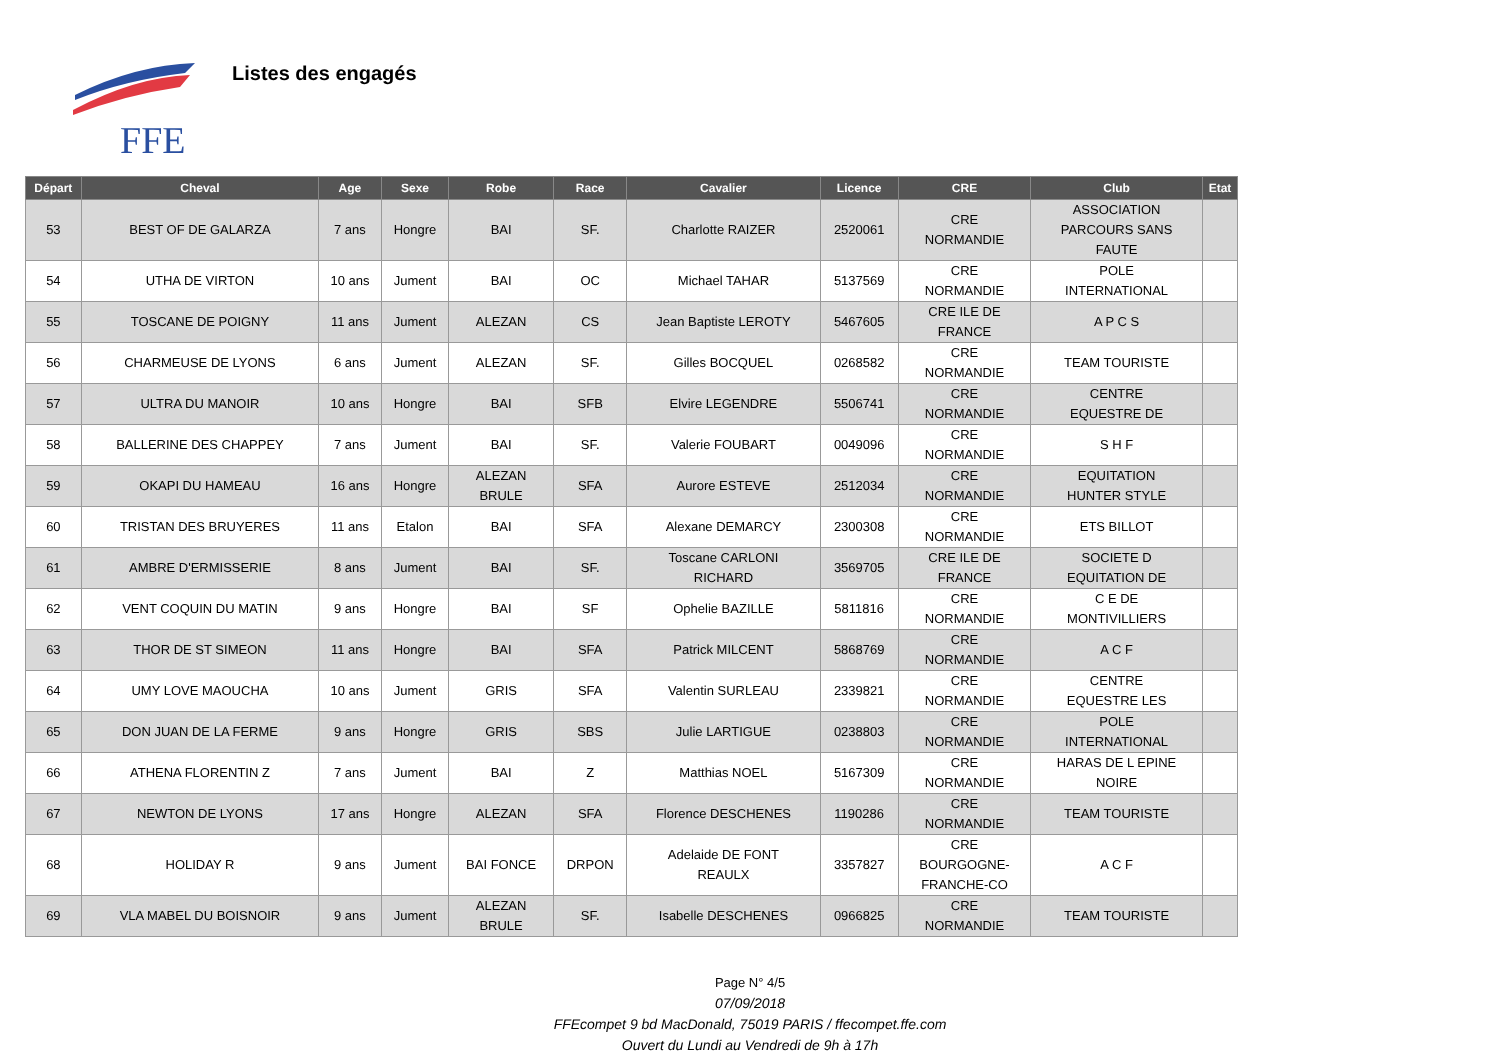FFE
Listes des engagés
| Départ | Cheval | Age | Sexe | Robe | Race | Cavalier | Licence | CRE | Club | Etat |
| --- | --- | --- | --- | --- | --- | --- | --- | --- | --- | --- |
| 53 | BEST OF DE GALARZA | 7 ans | Hongre | BAI | SF. | Charlotte RAIZER | 2520061 | CRE NORMANDIE | ASSOCIATION PARCOURS SANS FAUTE | |
| 54 | UTHA DE VIRTON | 10 ans | Jument | BAI | OC | Michael TAHAR | 5137569 | CRE NORMANDIE | POLE INTERNATIONAL | |
| 55 | TOSCANE DE POIGNY | 11 ans | Jument | ALEZAN | CS | Jean Baptiste LEROTY | 5467605 | CRE ILE DE FRANCE | A P C S | |
| 56 | CHARMEUSE DE LYONS | 6 ans | Jument | ALEZAN | SF. | Gilles BOCQUEL | 0268582 | CRE NORMANDIE | TEAM TOURISTE | |
| 57 | ULTRA DU MANOIR | 10 ans | Hongre | BAI | SFB | Elvire LEGENDRE | 5506741 | CRE NORMANDIE | CENTRE EQUESTRE DE | |
| 58 | BALLERINE DES CHAPPEY | 7 ans | Jument | BAI | SF. | Valerie FOUBART | 0049096 | CRE NORMANDIE | S H F | |
| 59 | OKAPI DU HAMEAU | 16 ans | Hongre | ALEZAN BRULE | SFA | Aurore ESTEVE | 2512034 | CRE NORMANDIE | EQUITATION HUNTER STYLE | |
| 60 | TRISTAN DES BRUYERES | 11 ans | Etalon | BAI | SFA | Alexane DEMARCY | 2300308 | CRE NORMANDIE | ETS BILLOT | |
| 61 | AMBRE D'ERMISSERIE | 8 ans | Jument | BAI | SF. | Toscane CARLONI RICHARD | 3569705 | CRE ILE DE FRANCE | SOCIETE D EQUITATION DE | |
| 62 | VENT COQUIN DU MATIN | 9 ans | Hongre | BAI | SF | Ophelie BAZILLE | 5811816 | CRE NORMANDIE | C E DE MONTIVILLIERS | |
| 63 | THOR DE ST SIMEON | 11 ans | Hongre | BAI | SFA | Patrick MILCENT | 5868769 | CRE NORMANDIE | A C F | |
| 64 | UMY LOVE MAOUCHA | 10 ans | Jument | GRIS | SFA | Valentin SURLEAU | 2339821 | CRE NORMANDIE | CENTRE EQUESTRE LES | |
| 65 | DON JUAN DE LA FERME | 9 ans | Hongre | GRIS | SBS | Julie LARTIGUE | 0238803 | CRE NORMANDIE | POLE INTERNATIONAL | |
| 66 | ATHENA FLORENTIN Z | 7 ans | Jument | BAI | Z | Matthias NOEL | 5167309 | CRE NORMANDIE | HARAS DE L EPINE NOIRE | |
| 67 | NEWTON DE LYONS | 17 ans | Hongre | ALEZAN | SFA | Florence DESCHENES | 1190286 | CRE NORMANDIE | TEAM TOURISTE | |
| 68 | HOLIDAY R | 9 ans | Jument | BAI FONCE | DRPON | Adelaide DE FONT REAULX | 3357827 | CRE BOURGOGNE- FRANCHE-CO | A C F | |
| 69 | VLA MABEL DU BOISNOIR | 9 ans | Jument | ALEZAN BRULE | SF. | Isabelle DESCHENES | 0966825 | CRE NORMANDIE | TEAM TOURISTE | |
Page N° 4/5
07/09/2018
FFEcompet 9 bd MacDonald, 75019 PARIS / ffecompet.ffe.com
Ouvert du Lundi au Vendredi de 9h à 17h